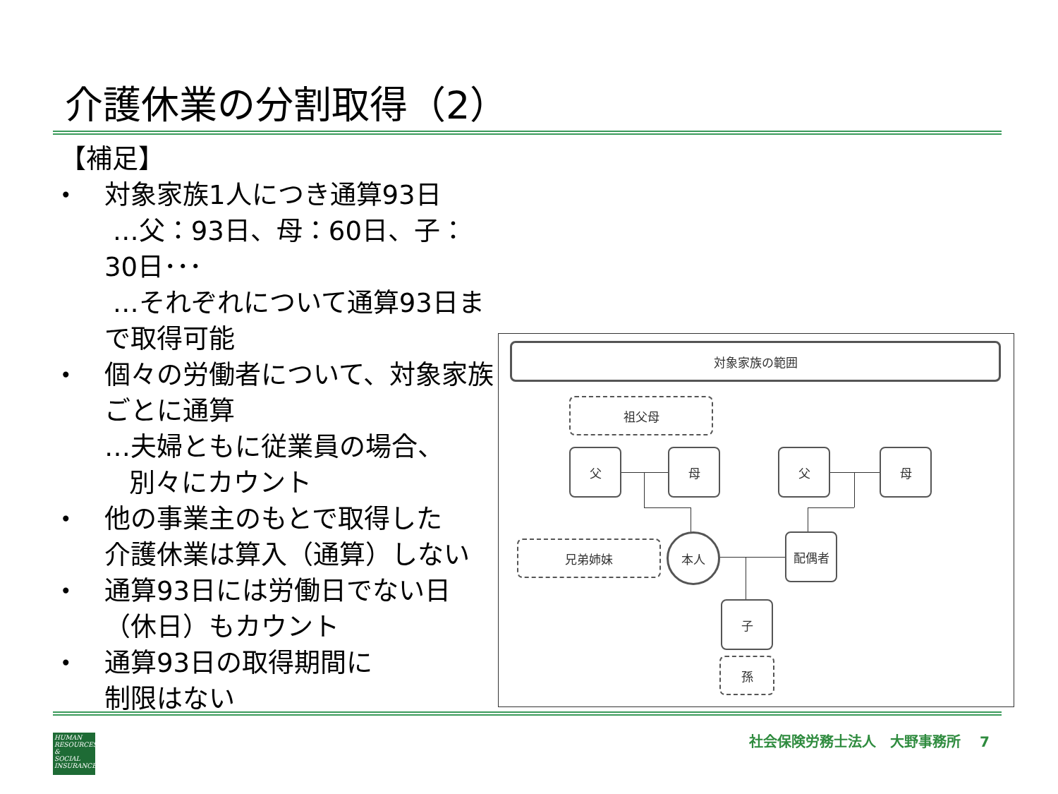介護休業の分割取得（2）
【補足】
•
対象家族1人につき通算93日
…父：93日、母：60日、子：30日･･･
…それぞれについて通算93日まで取得可能
•
個々の労働者について、対象家族ごとに通算
…夫婦ともに従業員の場合、
別々にカウント
•
他の事業主のもとで取得した
介護休業は算入（通算）しない
•
通算93日には労働日でない日
（休日）もカウント
•
通算93日の取得期間に
制限はない
対象家族の範囲
祖父母
父 母 父 母
兄弟姉妹 本人 配偶者
子
孫
HUMAN
RESOURCES
&
SOCIAL
INSURANCE
社会保険労務士法人　大野事務所　 7